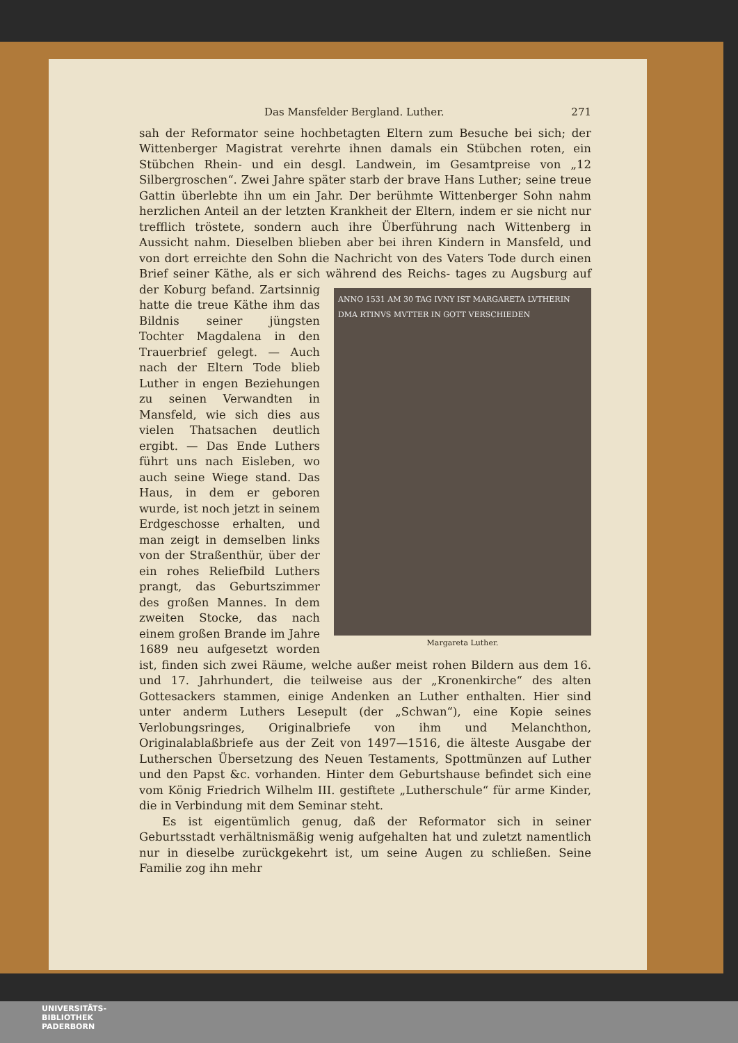Das Mansfelder Bergland. Luther. 271
sah der Reformator seine hochbetagten Eltern zum Besuche bei sich; der Wittenberger Magistrat verehrte ihnen damals ein Stübchen roten, ein Stübchen Rhein- und ein desgl. Landwein, im Gesamtpreise von „12 Silbergroschen“. Zwei Jahre später starb der brave Hans Luther; seine treue Gattin überlebte ihn um ein Jahr. Der berühmte Wittenberger Sohn nahm herzlichen Anteil an der letzten Krankheit der Eltern, indem er sie nicht nur trefflich tröstete, sondern auch ihre Überführung nach Wittenberg in Aussicht nahm. Dieselben blieben aber bei ihren Kindern in Mansfeld, und von dort erreichte den Sohn die Nachricht von des Vaters Tode durch einen Brief seiner Käthe, als er sich während des Reichs- ANNO 1531 AM 30 TAG IVNY IST MARGARETA LVTHERIN DMA RTINVS MVTTER IN GOTT VERSCHIEDEN
Margareta Luther. tages zu Augsburg auf der Koburg befand. Zartsinnig hatte die treue Käthe ihm das Bildnis seiner jüngsten Tochter Magdalena in den Trauerbrief gelegt. — Auch nach der Eltern Tode blieb Luther in engen Beziehungen zu seinen Verwandten in Mansfeld, wie sich dies aus vielen Thatsachen deutlich ergibt. — Das Ende Luthers führt uns nach Eisleben, wo auch seine Wiege stand. Das Haus, in dem er geboren wurde, ist noch jetzt in seinem Erdgeschosse erhalten, und man zeigt in demselben links von der Straßenthür, über der ein rohes Reliefbild Luthers prangt, das Geburtszimmer des großen Mannes. In dem zweiten Stocke, das nach einem großen Brande im Jahre 1689 neu aufgesetzt worden ist, finden sich zwei Räume, welche außer meist rohen Bildern aus dem 16. und 17. Jahrhundert, die teilweise aus der „Kronenkirche“ des alten Gottesackers stammen, einige Andenken an Luther enthalten. Hier sind unter anderm Luthers Lesepult (der „Schwan“), eine Kopie seines Verlobungsringes, Originalbriefe von ihm und Melanchthon, Originalablaßbriefe aus der Zeit von 1497—1516, die älteste Ausgabe der Lutherschen Übersetzung des Neuen Testaments, Spottmünzen auf Luther und den Papst &c. vorhanden. Hinter dem Geburtshause befindet sich eine vom König Friedrich Wilhelm III. gestiftete „Lutherschule“ für arme Kinder, die in Verbindung mit dem Seminar steht.
Es ist eigentümlich genug, daß der Reformator sich in seiner Geburtsstadt verhältnismäßig wenig aufgehalten hat und zuletzt namentlich nur in dieselbe zurückgekehrt ist, um seine Augen zu schließen. Seine Familie zog ihn mehr
UNIVERSITÄTS-
BIBLIOTHEK
PADERBORN